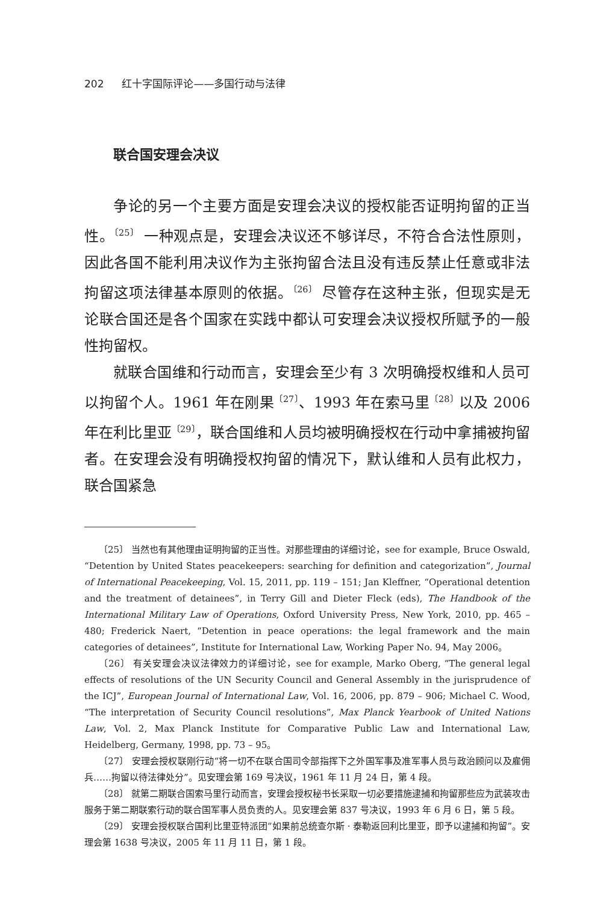202 红十字国际评论——多国行动与法律
联合国安理会决议
争论的另一个主要方面是安理会决议的授权能否证明拘留的正当性。<sup>〔25〕</sup> 一种观点是，安理会决议还不够详尽，不符合合法性原则，因此各国不能利用决议作为主张拘留合法且没有违反禁止任意或非法拘留这项法律基本原则的依据。<sup>〔26〕</sup> 尽管存在这种主张，但现实是无论联合国还是各个国家在实践中都认可安理会决议授权所赋予的一般性拘留权。
就联合国维和行动而言，安理会至少有 3 次明确授权维和人员可以拘留个人。1961 年在刚果<sup>〔27〕</sup>、1993 年在索马里<sup>〔28〕</sup>以及 2006 年在利比里亚<sup>〔29〕</sup>，联合国维和人员均被明确授权在行动中拿捕被拘留者。在安理会没有明确授权拘留的情况下，默认维和人员有此权力，联合国紧急
〔25〕 当然也有其他理由证明拘留的正当性。对那些理由的详细讨论，see for example, Bruce Oswald, “Detention by United States peacekeepers: searching for definition and categorization”, Journal of International Peacekeeping, Vol. 15, 2011, pp. 119 – 151; Jan Kleffner, “Operational detention and the treatment of detainees”, in Terry Gill and Dieter Fleck (eds), The Handbook of the International Military Law of Operations, Oxford University Press, New York, 2010, pp. 465 – 480; Frederick Naert, “Detention in peace operations: the legal framework and the main categories of detainees”, Institute for International Law, Working Paper No. 94, May 2006。
〔26〕 有关安理会决议法律效力的详细讨论，see for example, Marko Oberg, “The general legal effects of resolutions of the UN Security Council and General Assembly in the jurisprudence of the ICJ”, European Journal of International Law, Vol. 16, 2006, pp. 879 – 906; Michael C. Wood, “The interpretation of Security Council resolutions”, Max Planck Yearbook of United Nations Law, Vol. 2, Max Planck Institute for Comparative Public Law and International Law, Heidelberg, Germany, 1998, pp. 73 – 95。
〔27〕 安理会授权联刚行动“将一切不在联合国司令部指挥下之外国军事及准军事人员与政治顾问以及雇佣兵……拘留以待法律处分”。见安理会第 169 号决议，1961 年 11 月 24 日，第 4 段。
〔28〕 就第二期联合国索马里行动而言，安理会授权秘书长采取一切必要措施逮捕和拘留那些应为武装攻击服务于第二期联索行动的联合国军事人员负责的人。见安理会第 837 号决议，1993 年 6 月 6 日，第 5 段。
〔29〕 安理会授权联合国利比里亚特派团“如果前总统查尔斯 · 泰勒返回利比里亚，即予以逮捕和拘留”。安理会第 1638 号决议，2005 年 11 月 11 日，第 1 段。